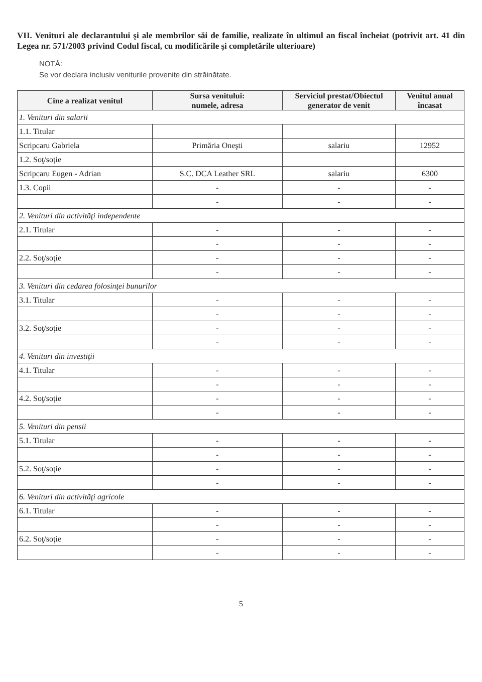VII. Venituri ale declarantului şi ale membrilor săi de familie, realizate în ultimul an fiscal încheiat (potrivit art. 41 din Legea nr. 571/2003 privind Codul fiscal, cu modificările şi completările ulterioare)
NOTĂ:
Se vor declara inclusiv veniturile provenite din străinătate.
| Cine a realizat venitul | Sursa venitului: numele, adresa | Serviciul prestat/Obiectul generator de venit | Venitul anual încasat |
| --- | --- | --- | --- |
| 1. Venituri din salarii | | | |
| 1.1. Titular | | | |
| Scripcaru Gabriela | Primăria Oneşti | salariu | 12952 |
| 1.2. Soţ/soţie | | | |
| Scripcaru Eugen - Adrian | S.C. DCA Leather SRL | salariu | 6300 |
| 1.3. Copii | - | - | - |
| | - | - | - |
| 2. Venituri din activităţi independente | | | |
| 2.1. Titular | - | - | - |
| | - | - | - |
| 2.2. Soţ/soţie | - | - | - |
| | - | - | - |
| 3. Venituri din cedarea folosinţei bunurilor | | | |
| 3.1. Titular | - | - | - |
| | - | - | - |
| 3.2. Soţ/soţie | - | - | - |
| | - | - | - |
| 4. Venituri din investiţii | | | |
| 4.1. Titular | - | - | - |
| | - | - | - |
| 4.2. Soţ/soţie | - | - | - |
| | - | - | - |
| 5. Venituri din pensii | | | |
| 5.1. Titular | - | - | - |
| | - | - | - |
| 5.2. Soţ/soţie | - | - | - |
| | - | - | - |
| 6. Venituri din activităţi agricole | | | |
| 6.1. Titular | - | - | - |
| | - | - | - |
| 6.2. Soţ/soţie | - | - | - |
| | - | - | - |
5